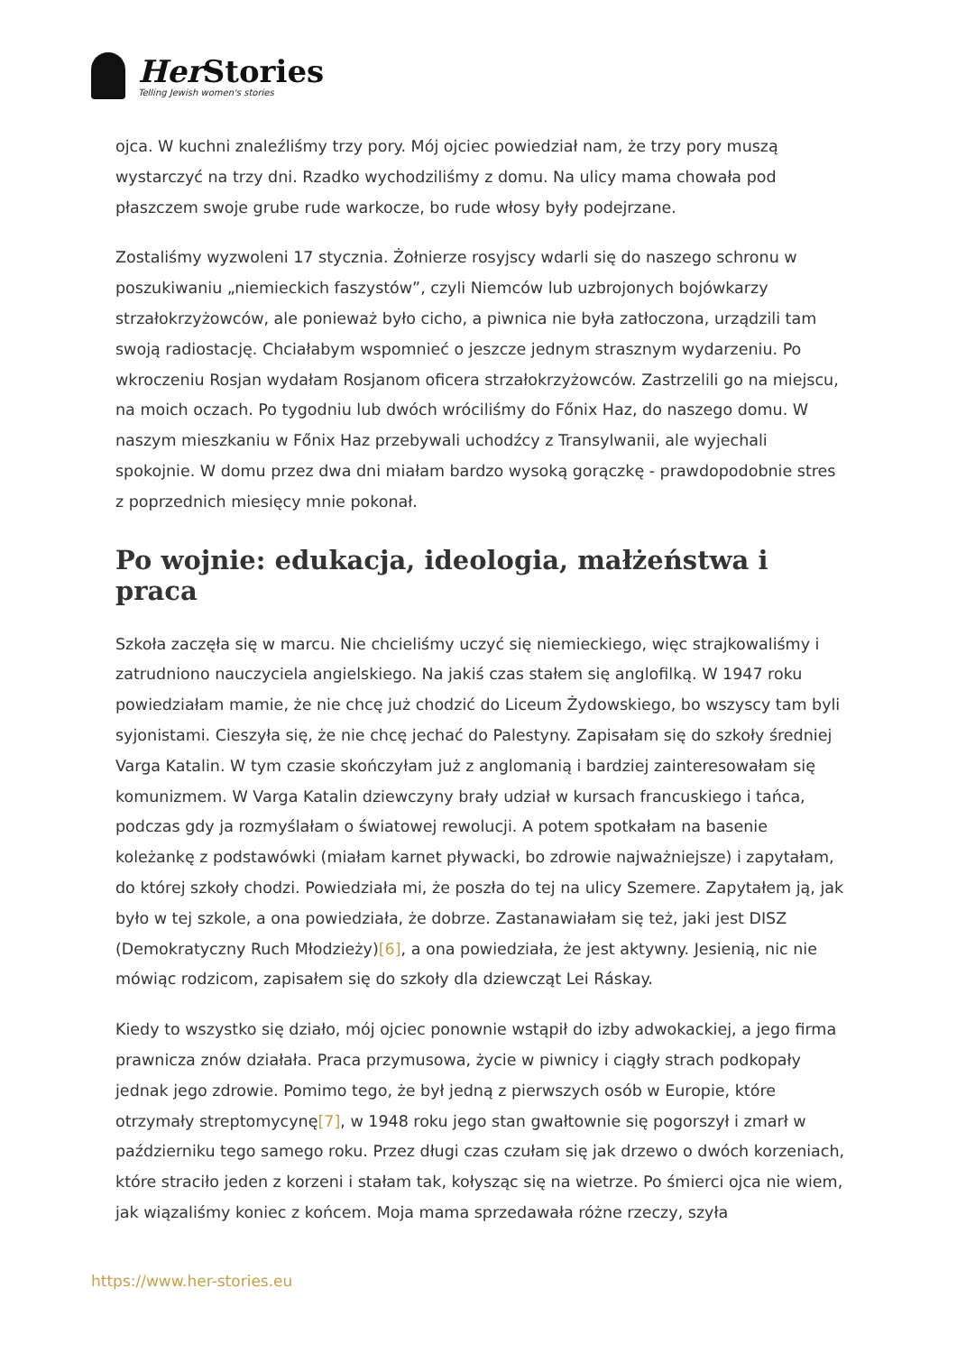Her Stories
Telling Jewish women's stories
ojca. W kuchni znaleźliśmy trzy pory. Mój ojciec powiedział nam, że trzy pory muszą wystarczyć na trzy dni. Rzadko wychodziliśmy z domu. Na ulicy mama chowała pod płaszczem swoje grube rude warkocze, bo rude włosy były podejrzane.
Zostaliśmy wyzwoleni 17 stycznia. Żołnierze rosyjscy wdarli się do naszego schronu w poszukiwaniu „niemieckich faszystów”, czyli Niemców lub uzbrojonych bojówkarzy strzałokrzyżowców, ale ponieważ było cicho, a piwnica nie była zatłoczona, urządzili tam swoją radiostację. Chciałabym wspomnieć o jeszcze jednym strasznym wydarzeniu. Po wkroczeniu Rosjan wydałam Rosjanom oficera strzałokrzyżowców. Zastrzelili go na miejscu, na moich oczach. Po tygodniu lub dwóch wróciliśmy do Főnix Haz, do naszego domu. W naszym mieszkaniu w Főnix Haz przebywali uchodźcy z Transylwanii, ale wyjechali spokojnie. W domu przez dwa dni miałam bardzo wysoką gorączkę - prawdopodobnie stres z poprzednich miesięcy mnie pokonał.
Po wojnie: edukacja, ideologia, małżeństwa i praca
Szkoła zaczęła się w marcu. Nie chcieliśmy uczyć się niemieckiego, więc strajkowaliśmy i zatrudniono nauczyciela angielskiego. Na jakiś czas stałem się anglofilką. W 1947 roku powiedziałam mamie, że nie chcę już chodzić do Liceum Żydowskiego, bo wszyscy tam byli syjonistami. Cieszyła się, że nie chcę jechać do Palestyny. Zapisałam się do szkoły średniej Varga Katalin. W tym czasie skończyłam już z anglomanią i bardziej zainteresowałam się komunizmem. W Varga Katalin dziewczyny brały udział w kursach francuskiego i tańca, podczas gdy ja rozmyślałam o światowej rewolucji. A potem spotkałam na basenie koleżankę z podstawówki (miałam karnet pływacki, bo zdrowie najważniejsze) i zapytałam, do której szkoły chodzi. Powiedziała mi, że poszła do tej na ulicy Szemere. Zapytałem ją, jak było w tej szkole, a ona powiedziała, że dobrze. Zastanawiałam się też, jaki jest DISZ (Demokratyczny Ruch Młodzieży)[6], a ona powiedziała, że jest aktywny. Jesienią, nic nie mówiąc rodzicom, zapisałem się do szkoły dla dziewcząt Lei Ráskay.
Kiedy to wszystko się działo, mój ojciec ponownie wstąpił do izby adwokackiej, a jego firma prawnicza znów działała. Praca przymusowa, życie w piwnicy i ciągły strach podkopały jednak jego zdrowie. Pomimo tego, że był jedną z pierwszych osób w Europie, które otrzymały streptomycynę[7], w 1948 roku jego stan gwałtownie się pogorszył i zmarł w październiku tego samego roku. Przez długi czas czułam się jak drzewo o dwóch korzeniach, które straciło jeden z korzeni i stałam tak, kołysząc się na wietrze. Po śmierci ojca nie wiem, jak wiązaliśmy koniec z końcem. Moja mama sprzedawała różne rzeczy, szyła
https://www.her-stories.eu